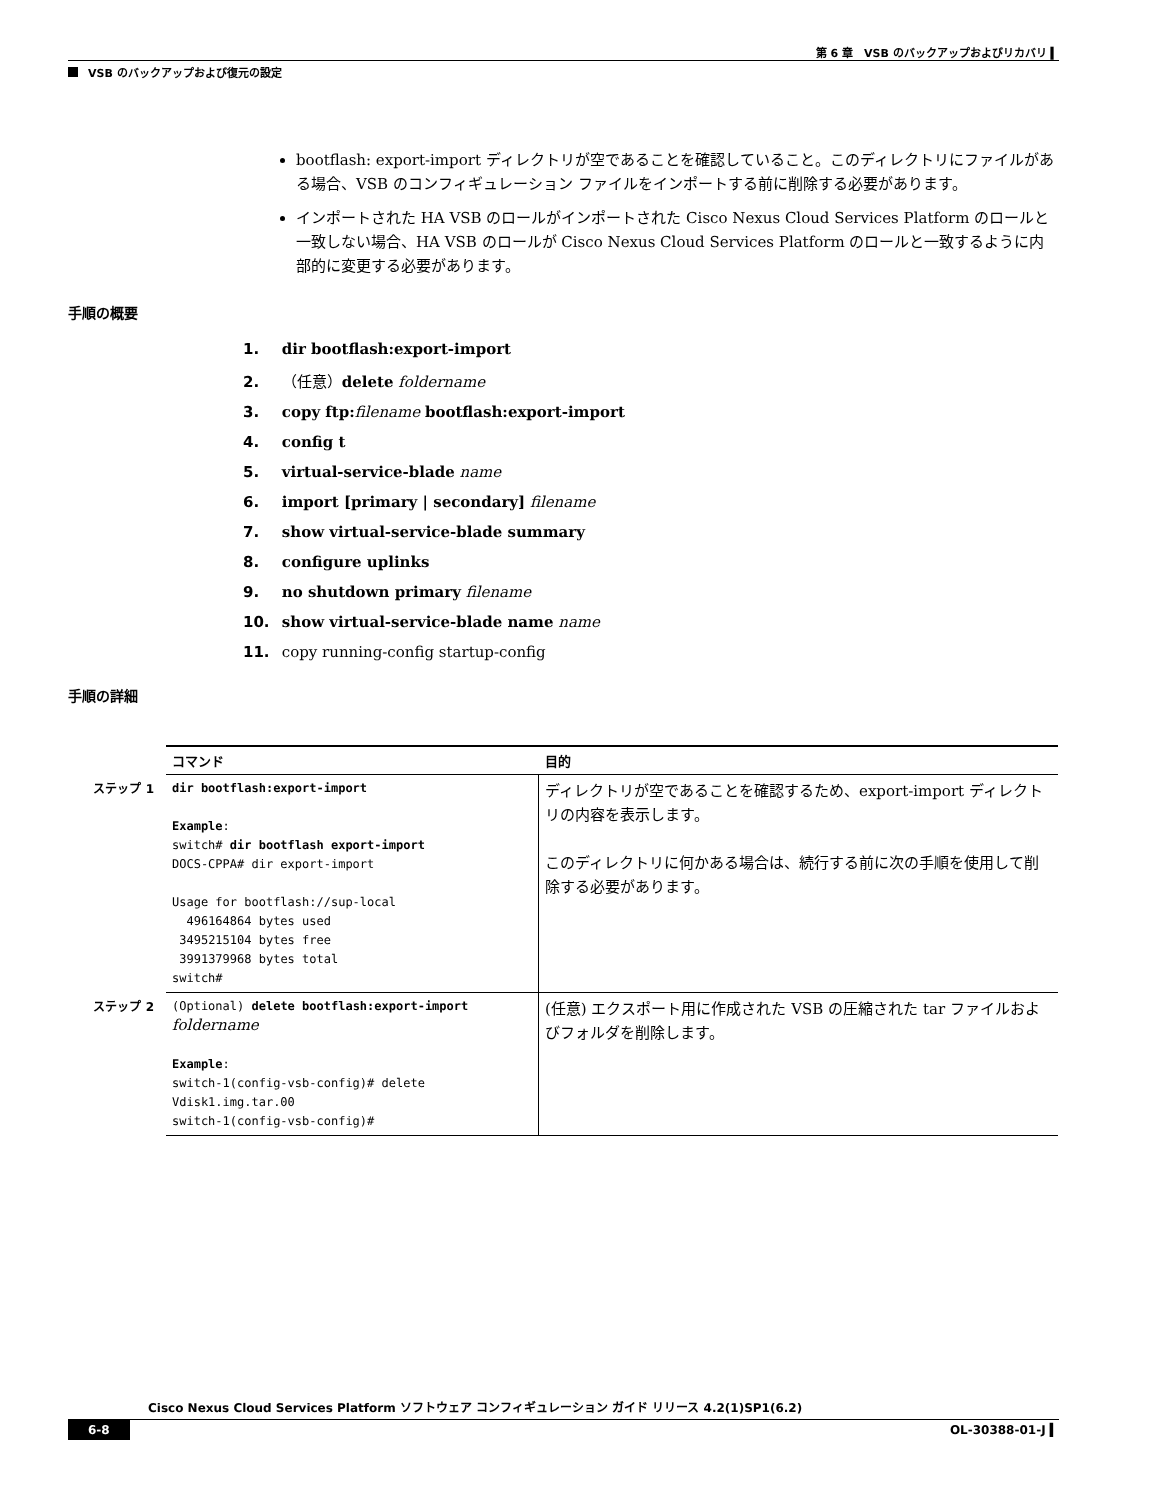第 6 章　VSB のバックアップおよびリカバリ ▍
VSB のバックアップおよび復元の設定
bootflash: export-import ディレクトリが空であることを確認していること。このディレクトリにファイルがある場合、VSB のコンフィギュレーション ファイルをインポートする前に削除する必要があります。
インポートされた HA VSB のロールがインポートされた Cisco Nexus Cloud Services Platform のロールと一致しない場合、HA VSB のロールが Cisco Nexus Cloud Services Platform のロールと一致するように内部的に変更する必要があります。
手順の概要
1. dir bootflash:export-import
2. （任意）delete foldername
3. copy ftp: filename bootflash:export-import
4. config t
5. virtual-service-blade name
6. import [primary | secondary] filename
7. show virtual-service-blade summary
8. configure uplinks
9. no shutdown primary filename
10. show virtual-service-blade name name
11. copy running-config startup-config
手順の詳細
| | コマンド | 目的 |
| ステップ 1 | dir bootflash:export-import Example : switch# dir bootflash export-import DOCS-CPPA# dir export-import Usage for bootflash://sup-local 496164864 bytes used 3495215104 bytes free 3991379968 bytes total switch# | ディレクトリが空であることを確認するため、export-import ディレクトリの内容を表示します。 このディレクトリに何かある場合は、続行する前に次の手順を使用して削除する必要があります。 |
| ステップ 2 | (Optional) delete bootflash:export-import foldername Example : switch-1(config-vsb-config)# delete Vdisk1.img.tar.00 switch-1(config-vsb-config)# | (任意) エクスポート用に作成された VSB の圧縮された tar ファイルおよびフォルダを削除します。 |
Cisco Nexus Cloud Services Platform ソフトウェア コンフィギュレーション ガイド リリース 4.2(1)SP1(6.2)
6-8 OL-30388-01-J ▍